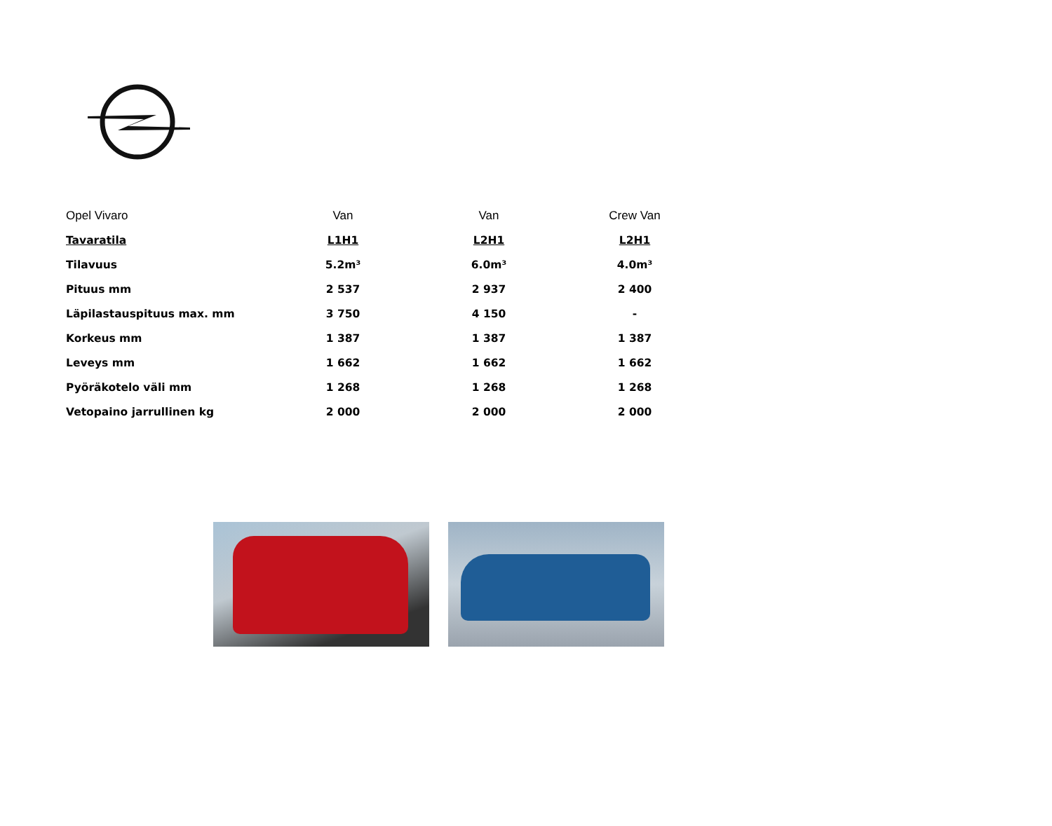| Opel Vivaro | Van | Van | Crew Van |
| --- | --- | --- | --- |
| Tavaratila | L1H1 | L2H1 | L2H1 |
| Tilavuus | 5.2m³ | 6.0m³ | 4.0m³ |
| Pituus mm | 2 537 | 2 937 | 2 400 |
| Läpilastauspituus max. mm | 3 750 | 4 150 | - |
| Korkeus mm | 1 387 | 1 387 | 1 387 |
| Leveys mm | 1 662 | 1 662 | 1 662 |
| Pyöräkotelo väli mm | 1 268 | 1 268 | 1 268 |
| Vetopaino jarrullinen kg | 2 000 | 2 000 | 2 000 |